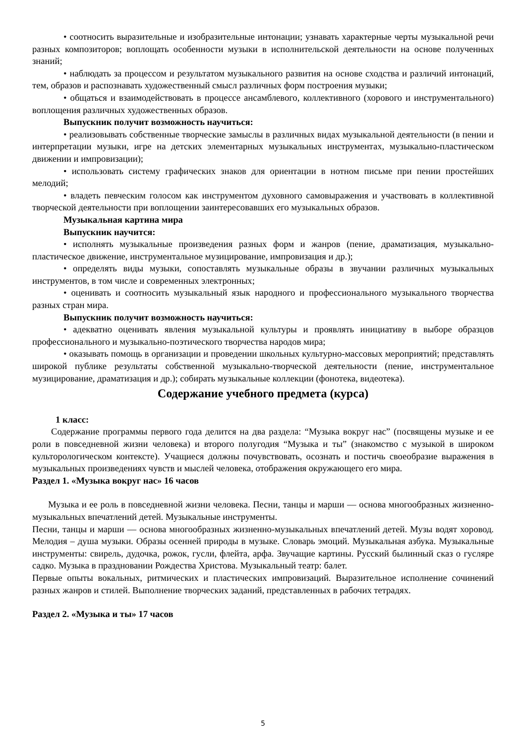• соотносить выразительные и изобразительные интонации; узнавать характерные черты музыкальной речи разных композиторов; воплощать особенности музыки в исполнительской деятельности на основе полученных знаний;
• наблюдать за процессом и результатом музыкального развития на основе сходства и различий интонаций, тем, образов и распознавать художественный смысл различных форм построения музыки;
• общаться и взаимодействовать в процессе ансамблевого, коллективного (хорового и инструментального) воплощения различных художественных образов.
Выпускник получит возможность научиться:
• реализовывать собственные творческие замыслы в различных видах музыкальной деятельности (в пении и интерпретации музыки, игре на детских элементарных музыкальных инструментах, музыкально-пластическом движении и импровизации);
• использовать систему графических знаков для ориентации в нотном письме при пении простейших мелодий;
• владеть певческим голосом как инструментом духовного самовыражения и участвовать в коллективной творческой деятельности при воплощении заинтересовавших его музыкальных образов.
Музыкальная картина мира
Выпускник научится:
• исполнять музыкальные произведения разных форм и жанров (пение, драматизация, музыкально-пластическое движение, инструментальное музицирование, импровизация и др.);
• определять виды музыки, сопоставлять музыкальные образы в звучании различных музыкальных инструментов, в том числе и современных электронных;
• оценивать и соотносить музыкальный язык народного и профессионального музыкального творчества разных стран мира.
Выпускник получит возможность научиться:
• адекватно оценивать явления музыкальной культуры и проявлять инициативу в выборе образцов профессионального и музыкально-поэтического творчества народов мира;
• оказывать помощь в организации и проведении школьных культурно-массовых мероприятий; представлять широкой публике результаты собственной музыкально-творческой деятельности (пение, инструментальное музицирование, драматизация и др.); собирать музыкальные коллекции (фонотека, видеотека).
Содержание учебного предмета (курса)
1 класс:
Содержание программы первого года делится на два раздела: “Музыка вокруг нас” (посвящены музыке и ее роли в повседневной жизни человека) и второго полугодия “Музыка и ты” (знакомство с музыкой в широком культорологическом контексте). Учащиеся должны почувствовать, осознать и постичь своеобразие выражения в музыкальных произведениях чувств и мыслей человека, отображения окружающего его мира.
Раздел 1. «Музыка вокруг нас» 16 часов
Музыка и ее роль в повседневной жизни человека. Песни, танцы и марши — основа многообразных жизненно-музыкальных впечатлений детей. Музыкальные инструменты.
Песни, танцы и марши — основа многообразных жизненно-музыкальных впечатлений детей. Музы водят хоровод. Мелодия – душа музыки. Образы осенней природы в музыке. Словарь эмоций. Музыкальная азбука. Музыкальные инструменты: свирель, дудочка, рожок, гусли, флейта, арфа. Звучащие картины. Русский былинный сказ о гусляре садко. Музыка в праздновании Рождества Христова. Музыкальный театр: балет.
Первые опыты вокальных, ритмических и пластических импровизаций. Выразительное исполнение сочинений разных жанров и стилей. Выполнение творческих заданий, представленных в рабочих тетрадях.
Раздел 2. «Музыка и ты» 17 часов
5